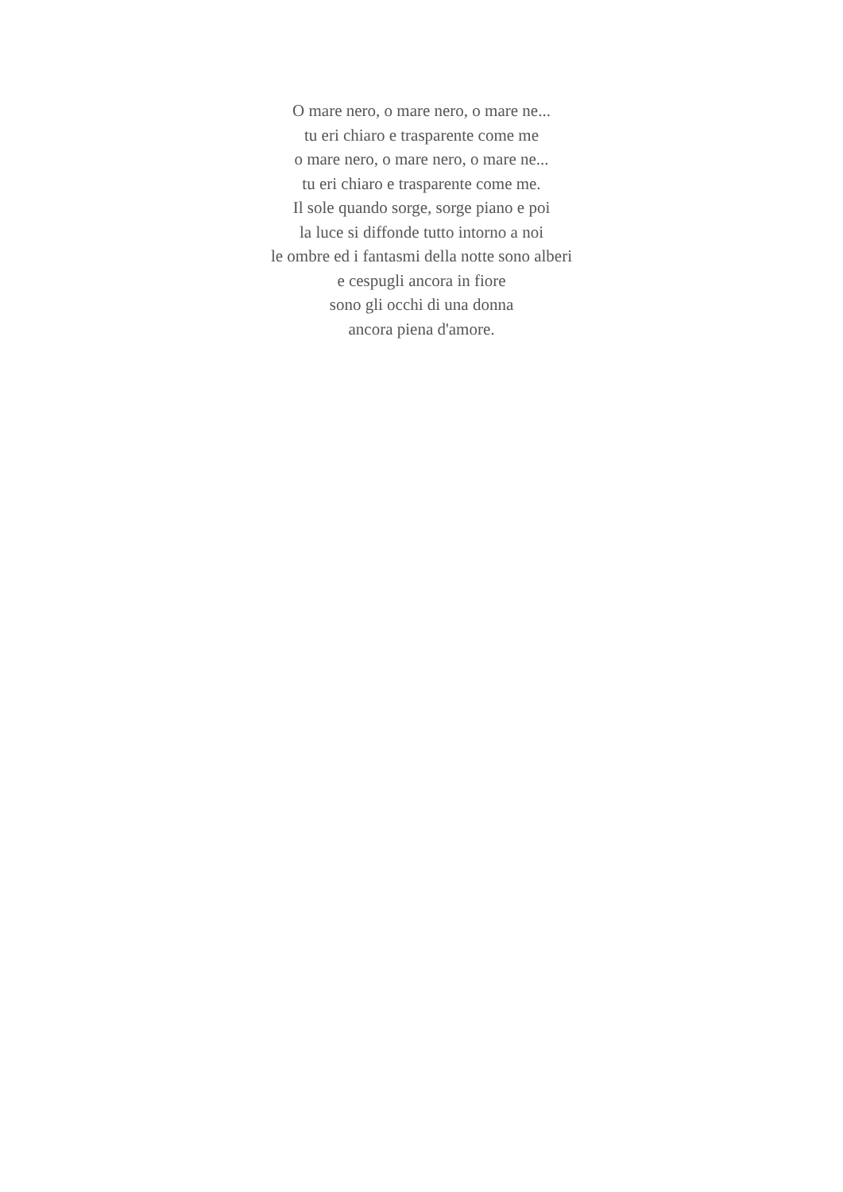O mare nero, o mare nero, o mare ne...
tu eri chiaro e trasparente come me
o mare nero, o mare nero, o mare ne...
tu eri chiaro e trasparente come me.
Il sole quando sorge, sorge piano e poi
la luce si diffonde tutto intorno a noi
le ombre ed i fantasmi della notte sono alberi
e cespugli ancora in fiore
sono gli occhi di una donna
ancora piena d'amore.